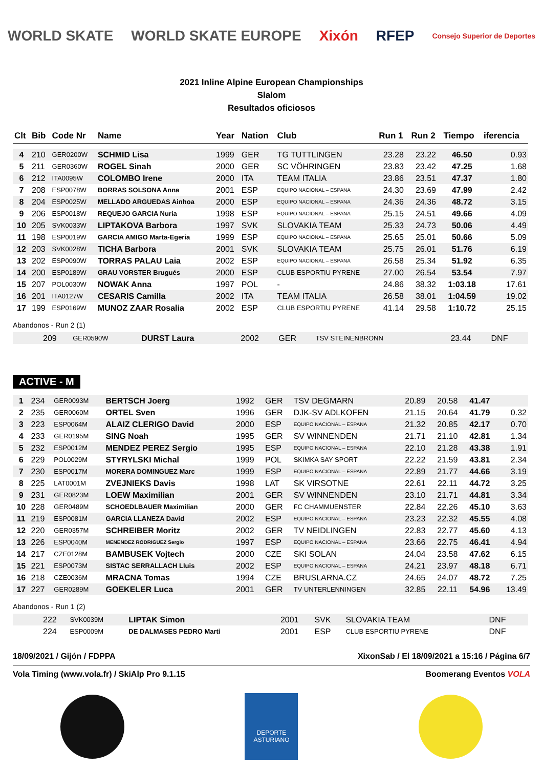WORLD SKATE WORLD SKATE EUROPE Xixón RFEP Consejo Superior de Deportes
2021 Inline Alpine European Championships
Slalom
Resultados oficiosos
| Clt | Bib | Code Nr | Name | Year | Nation | Club | Run 1 | Run 2 | Tiempo | iferencia |
| --- | --- | --- | --- | --- | --- | --- | --- | --- | --- | --- |
| 4 | 210 | GER0200W | SCHMID Lisa | 1999 | GER | TG TUTTLINGEN | 23.28 | 23.22 | 46.50 | 0.93 |
| 5 | 211 | GER0360W | ROGEL Sinah | 2000 | GER | SC VÖHRINGEN | 23.83 | 23.42 | 47.25 | 1.68 |
| 6 | 212 | ITA0095W | COLOMBO Irene | 2000 | ITA | TEAM ITALIA | 23.86 | 23.51 | 47.37 | 1.80 |
| 7 | 208 | ESP0078W | BORRAS SOLSONA Anna | 2001 | ESP | EQUIPO NACIONAL – ESPANA | 24.30 | 23.69 | 47.99 | 2.42 |
| 8 | 204 | ESP0025W | MELLADO ARGUEDAS Ainhoa | 2000 | ESP | EQUIPO NACIONAL – ESPANA | 24.36 | 24.36 | 48.72 | 3.15 |
| 9 | 206 | ESP0018W | REQUEJO GARCIA Nuria | 1998 | ESP | EQUIPO NACIONAL – ESPANA | 25.15 | 24.51 | 49.66 | 4.09 |
| 10 | 205 | SVK0033W | LIPTAKOVA Barbora | 1997 | SVK | SLOVAKIA TEAM | 25.33 | 24.73 | 50.06 | 4.49 |
| 11 | 198 | ESP0019W | GARCIA AMIGO Marta-Egeria | 1999 | ESP | EQUIPO NACIONAL – ESPANA | 25.65 | 25.01 | 50.66 | 5.09 |
| 12 | 203 | SVK0028W | TICHA Barbora | 2001 | SVK | SLOVAKIA TEAM | 25.75 | 26.01 | 51.76 | 6.19 |
| 13 | 202 | ESP0090W | TORRAS PALAU Laia | 2002 | ESP | EQUIPO NACIONAL – ESPANA | 26.58 | 25.34 | 51.92 | 6.35 |
| 14 | 200 | ESP0189W | GRAU VORSTER Brugués | 2000 | ESP | CLUB ESPORTIU PYRENE | 27.00 | 26.54 | 53.54 | 7.97 |
| 15 | 207 | POL0030W | NOWAK Anna | 1997 | POL | - | 24.86 | 38.32 | 1:03.18 | 17.61 |
| 16 | 201 | ITA0127W | CESARIS Camilla | 2002 | ITA | TEAM ITALIA | 26.58 | 38.01 | 1:04.59 | 19.02 |
| 17 | 199 | ESP0169W | MUNOZ ZAAR Rosalia | 2002 | ESP | CLUB ESPORTIU PYRENE | 41.14 | 29.58 | 1:10.72 | 25.15 |
Abandonos - Run 2 (1)
| | 209 | GER0590W | DURST Laura | 2002 | GER | TSV STEINENBRONN | 23.44 | DNF | | |
ACTIVE - M
| 1 | 234 | GER0093M | BERTSCH Joerg | 1992 | GER | TSV DEGMARN | 20.89 | 20.58 | 41.47 | |
| 2 | 235 | GER0060M | ORTEL Sven | 1996 | GER | DJK-SV ADLKOFEN | 21.15 | 20.64 | 41.79 | 0.32 |
| 3 | 223 | ESP0064M | ALAIZ CLERIGO David | 2000 | ESP | EQUIPO NACIONAL – ESPANA | 21.32 | 20.85 | 42.17 | 0.70 |
| 4 | 233 | GER0195M | SING Noah | 1995 | GER | SV WINNENDEN | 21.71 | 21.10 | 42.81 | 1.34 |
| 5 | 232 | ESP0012M | MENDEZ PEREZ Sergio | 1995 | ESP | EQUIPO NACIONAL – ESPANA | 22.10 | 21.28 | 43.38 | 1.91 |
| 6 | 229 | POL0029M | STYRYLSKI Michal | 1999 | POL | SKIMKA SAY SPORT | 22.22 | 21.59 | 43.81 | 2.34 |
| 7 | 230 | ESP0017M | MORERA DOMINGUEZ Marc | 1999 | ESP | EQUIPO NACIONAL – ESPANA | 22.89 | 21.77 | 44.66 | 3.19 |
| 8 | 225 | LAT0001M | ZVEJNIEKS Davis | 1998 | LAT | SK VIRSOTNE | 22.61 | 22.11 | 44.72 | 3.25 |
| 9 | 231 | GER0823M | LOEW Maximilian | 2001 | GER | SV WINNENDEN | 23.10 | 21.71 | 44.81 | 3.34 |
| 10 | 228 | GER0489M | SCHOEDLBAUER Maximilian | 2000 | GER | FC CHAMMUENSTER | 22.84 | 22.26 | 45.10 | 3.63 |
| 11 | 219 | ESP0081M | GARCIA LLANEZA David | 2002 | ESP | EQUIPO NACIONAL – ESPANA | 23.23 | 22.32 | 45.55 | 4.08 |
| 12 | 220 | GER0357M | SCHREIBER Moritz | 2002 | GER | TV NEIDLINGEN | 22.83 | 22.77 | 45.60 | 4.13 |
| 13 | 226 | ESP0040M | MENENDEZ RODRIGUEZ Sergio | 1997 | ESP | EQUIPO NACIONAL – ESPANA | 23.66 | 22.75 | 46.41 | 4.94 |
| 14 | 217 | CZE0128M | BAMBUSEK Vojtech | 2000 | CZE | SKI SOLAN | 24.04 | 23.58 | 47.62 | 6.15 |
| 15 | 221 | ESP0073M | SISTAC SERRALLACH Lluis | 2002 | ESP | EQUIPO NACIONAL – ESPANA | 24.21 | 23.97 | 48.18 | 6.71 |
| 16 | 218 | CZE0036M | MRACNA Tomas | 1994 | CZE | BRUSLARNA.CZ | 24.65 | 24.07 | 48.72 | 7.25 |
| 17 | 227 | GER0289M | GOEKELER Luca | 2001 | GER | TV UNTERLENNINGEN | 32.85 | 22.11 | 54.96 | 13.49 |
Abandonos - Run 1 (2)
| | 222 | SVK0039M | LIPTAK Simon | 2001 | SVK | SLOVAKIA TEAM | DNF | | | |
| | 224 | ESP0009M | DE DALMASES PEDRO Marti | 2001 | ESP | CLUB ESPORTIU PYRENE | DNF | | | |
18/09/2021 / Gijón / FDPPA XixonSab / El 18/09/2021 a 15:16 / Página 6/7
Vola Timing (www.vola.fr) / SkiAlp Pro 9.1.15 Boomerang Eventos VOLA
DEPORTE ASTURIANO